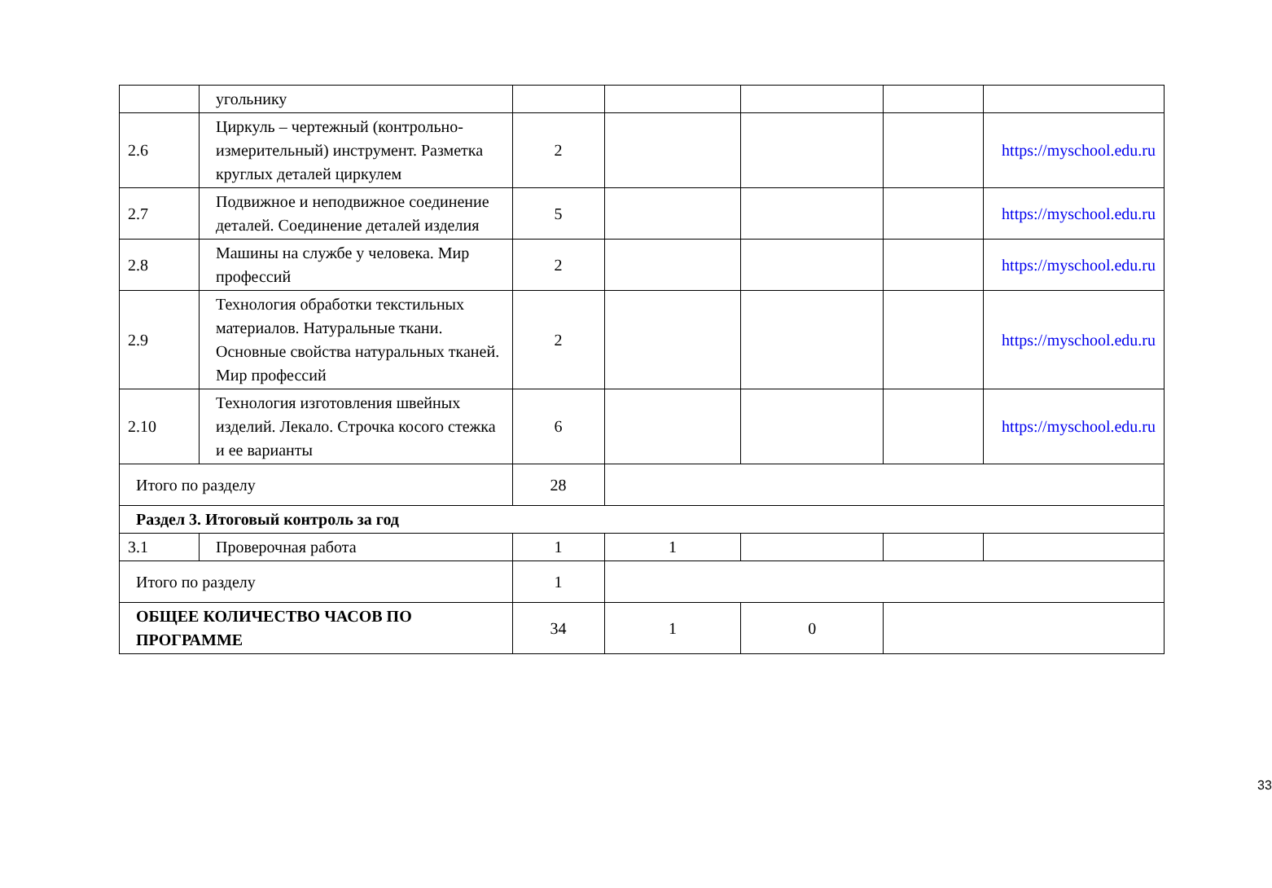| | угольнику | | | | | |
| 2.6 | Циркуль – чертежный (контрольно-измерительный) инструмент. Разметка круглых деталей циркулем | 2 | | | | https://myschool.edu.ru |
| 2.7 | Подвижное и неподвижное соединение деталей. Соединение деталей изделия | 5 | | | | https://myschool.edu.ru |
| 2.8 | Машины на службе у человека. Мир профессий | 2 | | | | https://myschool.edu.ru |
| 2.9 | Технология обработки текстильных материалов. Натуральные ткани. Основные свойства натуральных тканей. Мир профессий | 2 | | | | https://myschool.edu.ru |
| 2.10 | Технология изготовления швейных изделий. Лекало. Строчка косого стежка и ее варианты | 6 | | | | https://myschool.edu.ru |
| Итого по разделу | | 28 | | | | |
| Раздел 3. Итоговый контроль за год | | | | | | |
| 3.1 | Проверочная работа | 1 | 1 | | | |
| Итого по разделу | | 1 | | | | |
| ОБЩЕЕ КОЛИЧЕСТВО ЧАСОВ ПО ПРОГРАММЕ | | 34 | 1 | 0 | | |
33